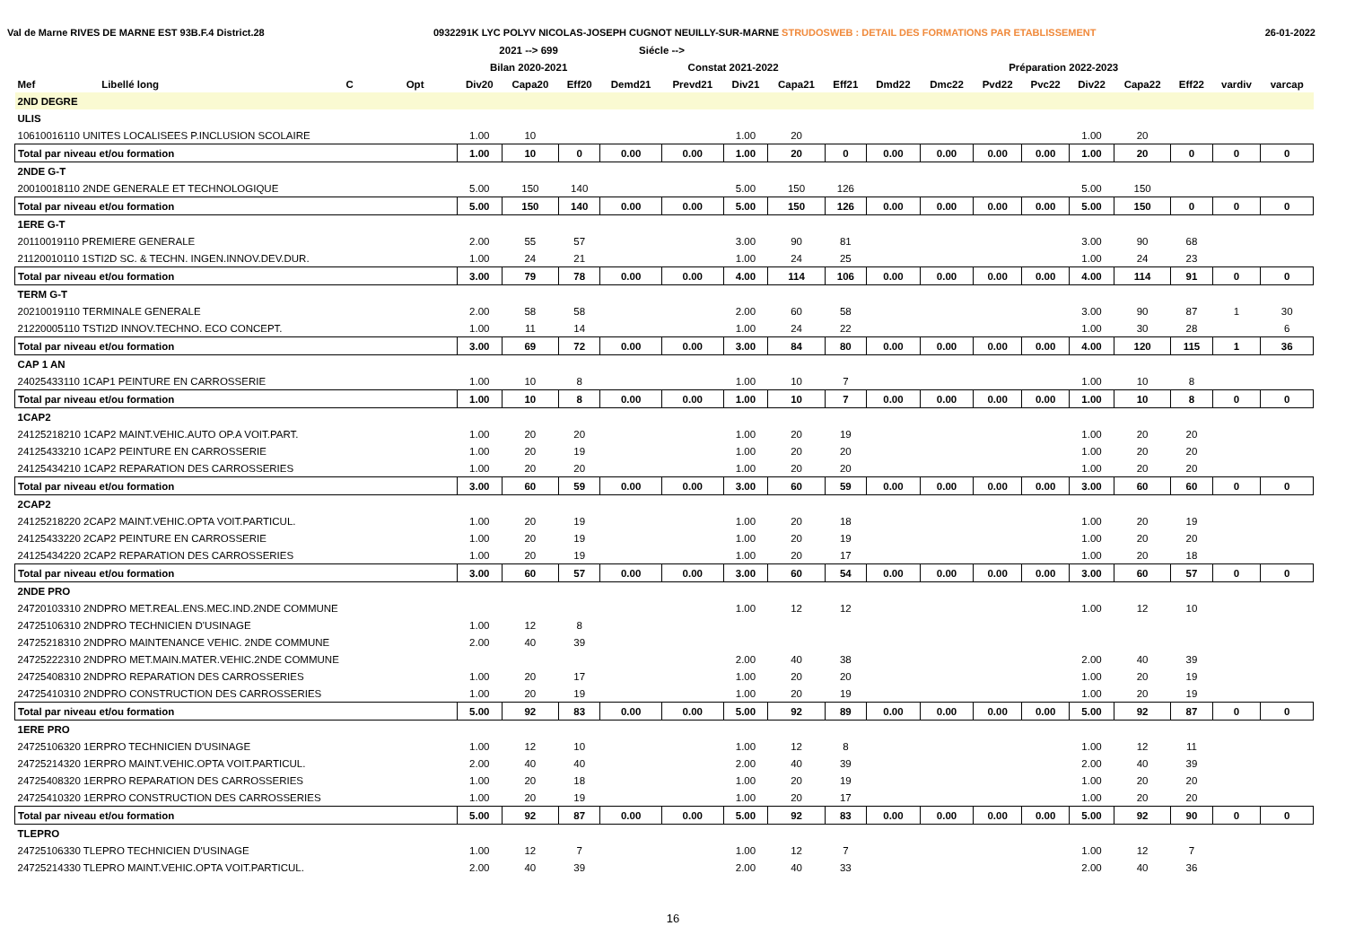Val de Marne RIVES DE MARNE EST 93B.F.4 District.28 0932291K LYC POLYV NICOLAS-JOSEPH CUGNOT NEUILLY-SUR-MARNE STRUDOSWEB : DETAIL DES FORMATIONS PAR ETABLISSEMENT 26-01-2022
| | | | | 2021 --> 699 | | | Siécle --> | | | | | | | | | | | | | |
| --- | --- | --- | --- | --- | --- | --- | --- | --- | --- | --- | --- | --- | --- | --- | --- | --- | --- | --- | --- | --- |
| | | | | Bilan 2020-2021 | | | Constat 2021-2022 | | | | | Préparation 2022-2023 | | | | | | | | |
| Mef | Libellé long | C | Opt | Div20 | Capa20 | Eff20 | Demd21 | Prevd21 | Div21 | Capa21 | Eff21 | Dmd22 | Dmc22 | Pvd22 | Pvc22 | Div22 | Capa22 | Eff22 | vardiv | varcap |
| 2ND DEGRE | | | | | | | | | | | | | | | | | | | | |
| ULIS | | | | | | | | | | | | | | | | | | | | |
| 10610016110 UNITES LOCALISEES P.INCLUSION SCOLAIRE | | | | 1.00 | 10 | | | | 1.00 | 20 | | | | | | 1.00 | 20 | | | |
| Total par niveau et/ou formation | | | | 1.00 | 10 | 0 | 0.00 | 0.00 | 1.00 | 20 | 0 | 0.00 | 0.00 | 0.00 | 0.00 | 1.00 | 20 | 0 | 0 | 0 |
| 2NDE G-T | | | | | | | | | | | | | | | | | | | | |
| 20010018110 2NDE GENERALE ET TECHNOLOGIQUE | | | | 5.00 | 150 | 140 | | | 5.00 | 150 | 126 | | | | | 5.00 | 150 | | | |
| Total par niveau et/ou formation | | | | 5.00 | 150 | 140 | 0.00 | 0.00 | 5.00 | 150 | 126 | 0.00 | 0.00 | 0.00 | 0.00 | 5.00 | 150 | 0 | 0 | 0 |
| 1ERE G-T | | | | | | | | | | | | | | | | | | | | |
| 20110019110 PREMIERE GENERALE | | | | 2.00 | 55 | 57 | | | 3.00 | 90 | 81 | | | | | 3.00 | 90 | 68 | | |
| 21120010110 1STI2D SC. & TECHN. INGEN.INNOV.DEV.DUR. | | | | 1.00 | 24 | 21 | | | 1.00 | 24 | 25 | | | | | 1.00 | 24 | 23 | | |
| Total par niveau et/ou formation | | | | 3.00 | 79 | 78 | 0.00 | 0.00 | 4.00 | 114 | 106 | 0.00 | 0.00 | 0.00 | 0.00 | 4.00 | 114 | 91 | 0 | 0 |
| TERM G-T | | | | | | | | | | | | | | | | | | | | |
| 20210019110 TERMINALE GENERALE | | | | 2.00 | 58 | 58 | | | 2.00 | 60 | 58 | | | | | 3.00 | 90 | 87 | 1 | 30 |
| 21220005110 TSTI2D INNOV.TECHNO. ECO CONCEPT. | | | | 1.00 | 11 | 14 | | | 1.00 | 24 | 22 | | | | | 1.00 | 30 | 28 | | 6 |
| Total par niveau et/ou formation | | | | 3.00 | 69 | 72 | 0.00 | 0.00 | 3.00 | 84 | 80 | 0.00 | 0.00 | 0.00 | 0.00 | 4.00 | 120 | 115 | 1 | 36 |
| CAP 1 AN | | | | | | | | | | | | | | | | | | | | |
| 24025433110 1CAP1 PEINTURE EN CARROSSERIE | | | | 1.00 | 10 | 8 | | | 1.00 | 10 | 7 | | | | | 1.00 | 10 | 8 | | |
| Total par niveau et/ou formation | | | | 1.00 | 10 | 8 | 0.00 | 0.00 | 1.00 | 10 | 7 | 0.00 | 0.00 | 0.00 | 0.00 | 1.00 | 10 | 8 | 0 | 0 |
| 1CAP2 | | | | | | | | | | | | | | | | | | | | |
| 24125218210 1CAP2 MAINT.VEHIC.AUTO OP.A VOIT.PART. | | | | 1.00 | 20 | 20 | | | 1.00 | 20 | 19 | | | | | 1.00 | 20 | 20 | | |
| 24125433210 1CAP2 PEINTURE EN CARROSSERIE | | | | 1.00 | 20 | 19 | | | 1.00 | 20 | 20 | | | | | 1.00 | 20 | 20 | | |
| 24125434210 1CAP2 REPARATION DES CARROSSERIES | | | | 1.00 | 20 | 20 | | | 1.00 | 20 | 20 | | | | | 1.00 | 20 | 20 | | |
| Total par niveau et/ou formation | | | | 3.00 | 60 | 59 | 0.00 | 0.00 | 3.00 | 60 | 59 | 0.00 | 0.00 | 0.00 | 0.00 | 3.00 | 60 | 60 | 0 | 0 |
| 2CAP2 | | | | | | | | | | | | | | | | | | | | |
| 24125218220 2CAP2 MAINT.VEHIC.OPTA VOIT.PARTICUL. | | | | 1.00 | 20 | 19 | | | 1.00 | 20 | 18 | | | | | 1.00 | 20 | 19 | | |
| 24125433220 2CAP2 PEINTURE EN CARROSSERIE | | | | 1.00 | 20 | 19 | | | 1.00 | 20 | 19 | | | | | 1.00 | 20 | 20 | | |
| 24125434220 2CAP2 REPARATION DES CARROSSERIES | | | | 1.00 | 20 | 19 | | | 1.00 | 20 | 17 | | | | | 1.00 | 20 | 18 | | |
| Total par niveau et/ou formation | | | | 3.00 | 60 | 57 | 0.00 | 0.00 | 3.00 | 60 | 54 | 0.00 | 0.00 | 0.00 | 0.00 | 3.00 | 60 | 57 | 0 | 0 |
| 2NDE PRO | | | | | | | | | | | | | | | | | | | | |
| 24720103310 2NDPRO MET.REAL.ENS.MEC.IND.2NDE COMMUNE | | | | | | | | | 1.00 | 12 | 12 | | | | | 1.00 | 12 | 10 | | |
| 24725106310 2NDPRO TECHNICIEN D'USINAGE | | | | 1.00 | 12 | 8 | | | | | | | | | | | | | | |
| 24725218310 2NDPRO MAINTENANCE VEHIC. 2NDE COMMUNE | | | | 2.00 | 40 | 39 | | | | | | | | | | | | | | |
| 24725222310 2NDPRO MET.MAIN.MATER.VEHIC.2NDE COMMUNE | | | | | | | | | 2.00 | 40 | 38 | | | | | 2.00 | 40 | 39 | | |
| 24725408310 2NDPRO REPARATION DES CARROSSERIES | | | | 1.00 | 20 | 17 | | | 1.00 | 20 | 20 | | | | | 1.00 | 20 | 19 | | |
| 24725410310 2NDPRO CONSTRUCTION DES CARROSSERIES | | | | 1.00 | 20 | 19 | | | 1.00 | 20 | 19 | | | | | 1.00 | 20 | 19 | | |
| Total par niveau et/ou formation | | | | 5.00 | 92 | 83 | 0.00 | 0.00 | 5.00 | 92 | 89 | 0.00 | 0.00 | 0.00 | 0.00 | 5.00 | 92 | 87 | 0 | 0 |
| 1ERE PRO | | | | | | | | | | | | | | | | | | | | |
| 24725106320 1ERPRO TECHNICIEN D'USINAGE | | | | 1.00 | 12 | 10 | | | 1.00 | 12 | 8 | | | | | 1.00 | 12 | 11 | | |
| 24725214320 1ERPRO MAINT.VEHIC.OPTA VOIT.PARTICUL. | | | | 2.00 | 40 | 40 | | | 2.00 | 40 | 39 | | | | | 2.00 | 40 | 39 | | |
| 24725408320 1ERPRO REPARATION DES CARROSSERIES | | | | 1.00 | 20 | 18 | | | 1.00 | 20 | 19 | | | | | 1.00 | 20 | 20 | | |
| 24725410320 1ERPRO CONSTRUCTION DES CARROSSERIES | | | | 1.00 | 20 | 19 | | | 1.00 | 20 | 17 | | | | | 1.00 | 20 | 20 | | |
| Total par niveau et/ou formation | | | | 5.00 | 92 | 87 | 0.00 | 0.00 | 5.00 | 92 | 83 | 0.00 | 0.00 | 0.00 | 0.00 | 5.00 | 92 | 90 | 0 | 0 |
| TLEPRO | | | | | | | | | | | | | | | | | | | | |
| 24725106330 TLEPRO TECHNICIEN D'USINAGE | | | | 1.00 | 12 | 7 | | | 1.00 | 12 | 7 | | | | | 1.00 | 12 | 7 | | |
| 24725214330 TLEPRO MAINT.VEHIC.OPTA VOIT.PARTICUL. | | | | 2.00 | 40 | 39 | | | 2.00 | 40 | 33 | | | | | 2.00 | 40 | 36 | | |
16